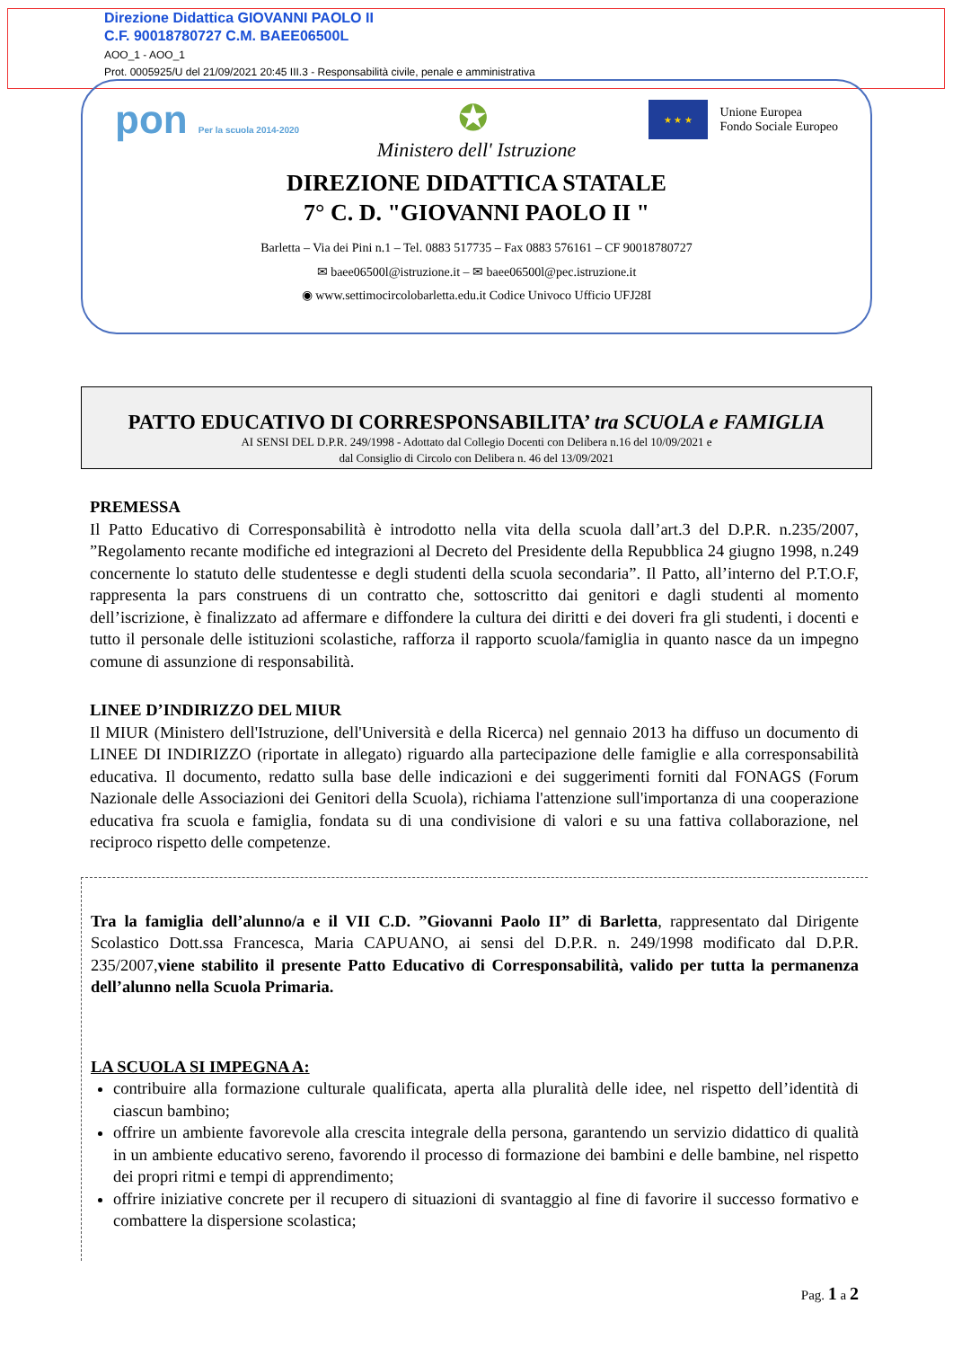Direzione Didattica GIOVANNI PAOLO II
C.F. 90018780727 C.M. BAEE06500L
AOO_1 - AOO_1
Prot. 0005925/U del 21/09/2021 20:45 III.3 - Responsabilità civile, penale e amministrativa
pon Per la scuola 2014-2020
✪
★ ★ ★
Unione Europea
Fondo Sociale Europeo
Ministero dell' Istruzione
DIREZIONE DIDATTICA STATALE
7° C. D. "GIOVANNI PAOLO II "
Barletta – Via dei Pini n.1 – Tel. 0883 517735 – Fax 0883 576161 – CF 90018780727
✉ baee06500l@istruzione.it – ✉ baee06500l@pec.istruzione.it
◉ www.settimocircolobarletta.edu.it Codice Univoco Ufficio UFJ28I
PATTO EDUCATIVO DI CORRESPONSABILITA’ tra SCUOLA e FAMIGLIA
AI SENSI DEL D.P.R. 249/1998 - Adottato dal Collegio Docenti con Delibera n.16 del 10/09/2021 e
dal Consiglio di Circolo con Delibera n. 46 del 13/09/2021
PREMESSA
Il Patto Educativo di Corresponsabilità è introdotto nella vita della scuola dall’art.3 del D.P.R. n.235/2007, ”Regolamento recante modifiche ed integrazioni al Decreto del Presidente della Repubblica 24 giugno 1998, n.249 concernente lo statuto delle studentesse e degli studenti della scuola secondaria”. Il Patto, all’interno del P.T.O.F, rappresenta la pars construens di un contratto che, sottoscritto dai genitori e dagli studenti al momento dell’iscrizione, è finalizzato ad affermare e diffondere la cultura dei diritti e dei doveri fra gli studenti, i docenti e tutto il personale delle istituzioni scolastiche, rafforza il rapporto scuola/famiglia in quanto nasce da un impegno comune di assunzione di responsabilità.
LINEE D’INDIRIZZO DEL MIUR
Il MIUR (Ministero dell'Istruzione, dell'Università e della Ricerca) nel gennaio 2013 ha diffuso un documento di LINEE DI INDIRIZZO (riportate in allegato) riguardo alla partecipazione delle famiglie e alla corresponsabilità educativa. Il documento, redatto sulla base delle indicazioni e dei suggerimenti forniti dal FONAGS (Forum Nazionale delle Associazioni dei Genitori della Scuola), richiama l'attenzione sull'importanza di una cooperazione educativa fra scuola e famiglia, fondata su di una condivisione di valori e su una fattiva collaborazione, nel reciproco rispetto delle competenze.
Tra la famiglia dell’alunno/a e il VII C.D. ”Giovanni Paolo II” di Barletta, rappresentato dal Dirigente Scolastico Dott.ssa Francesca, Maria CAPUANO, ai sensi del D.P.R. n. 249/1998 modificato dal D.P.R. 235/2007,viene stabilito il presente Patto Educativo di Corresponsabilità, valido per tutta la permanenza dell’alunno nella Scuola Primaria.
LA SCUOLA SI IMPEGNA A:
contribuire alla formazione culturale qualificata, aperta alla pluralità delle idee, nel rispetto dell’identità di ciascun bambino;
offrire un ambiente favorevole alla crescita integrale della persona, garantendo un servizio didattico di qualità in un ambiente educativo sereno, favorendo il processo di formazione dei bambini e delle bambine, nel rispetto dei propri ritmi e tempi di apprendimento;
offrire iniziative concrete per il recupero di situazioni di svantaggio al fine di favorire il successo formativo e combattere la dispersione scolastica;
Pag. 1 a 2